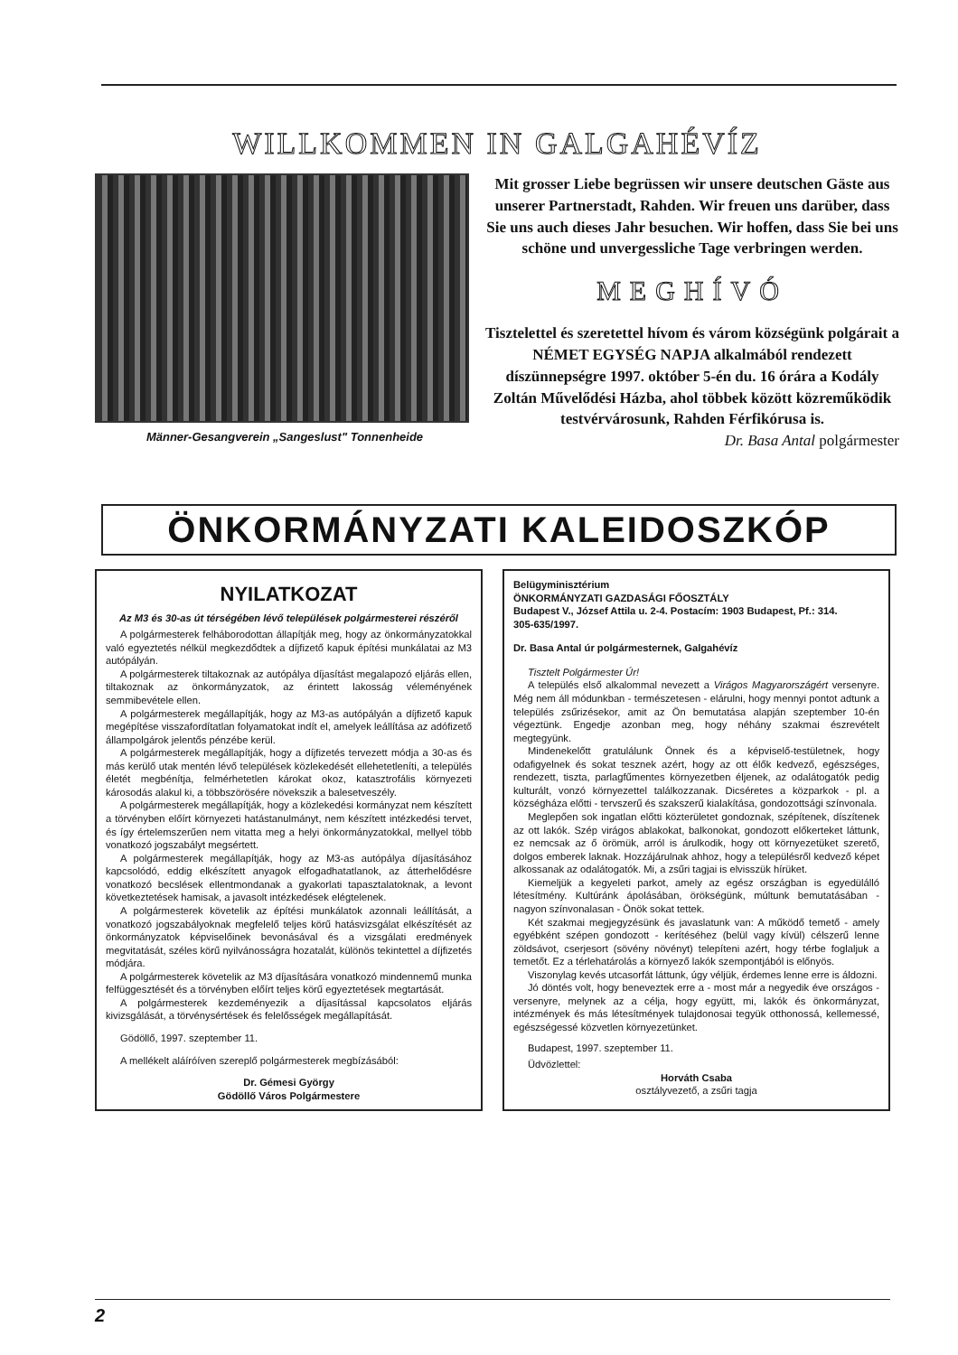WILLKOMMEN IN GALGAHÉVÍZ
Männer-Gesangverein „Sangeslust" Tonnenheide
Mit grosser Liebe begrüssen wir unsere deutschen Gäste aus unserer Partnerstadt, Rahden. Wir freuen uns darüber, dass Sie uns auch dieses Jahr besuchen. Wir hoffen, dass Sie bei uns schöne und unvergessliche Tage verbringen werden.
MEGHÍVÓ
Tisztelettel és szeretettel hívom és várom községünk polgárait a NÉMET EGYSÉG NAPJA alkalmából rendezett díszünnepségre 1997. október 5-én du. 16 órára a Kodály Zoltán Művelődési Házba, ahol többek között közreműködik testvérvárosunk, Rahden Férfikórusa is.
Dr. Basa Antal polgármester
ÖNKORMÁNYZATI KALEIDOSZKÓP
NYILATKOZAT
Az M3 és 30-as út térségében lévő települések polgármesterei részéről
A polgármesterek felháborodottan állapítják meg, hogy az önkormányzatokkal való egyeztetés nélkül megkezdődtek a díjfizető kapuk építési munkálatai az M3 autópályán.
A polgármesterek tiltakoznak az autópálya díjasítást megalapozó eljárás ellen, tiltakoznak az önkormányzatok, az érintett lakosság véleményének semmibevétele ellen.
A polgármesterek megállapítják, hogy az M3-as autópályán a díjfizető kapuk megépítése visszafordítatlan folyamatokat indít el, amelyek leállítása az adófizető állampolgárok jelentős pénzébe kerül.
A polgármesterek megállapítják, hogy a díjfizetés tervezett módja a 30-as és más kerülő utak mentén lévő települések közlekedését ellehetetleníti, a település életét megbénítja, felmérhetetlen károkat okoz, katasztrofális környezeti károsodás alakul ki, a többszörösére növekszik a balesetveszély.
A polgármesterek megállapítják, hogy a közlekedési kormányzat nem készített a törvényben előírt környezeti hatástanulmányt, nem készített intézkedési tervet, és így értelemszerűen nem vitatta meg a helyi önkormányzatokkal, mellyel több vonatkozó jogszabályt megsértett.
A polgármesterek megállapítják, hogy az M3-as autópálya díjasításához kapcsolódó, eddig elkészített anyagok elfogadhatatlanok, az átterhelődésre vonatkozó becslések ellentmondanak a gyakorlati tapasztalatoknak, a levont következtetések hamisak, a javasolt intézkedések elégtelenek.
A polgármesterek követelik az építési munkálatok azonnali leállítását, a vonatkozó jogszabályoknak megfelelő teljes körű hatásvizsgálat elkészítését az önkormányzatok képviselőinek bevonásával és a vizsgálati eredmények megvitatását, széles körű nyilvánosságra hozatalát, különös tekintettel a díjfizetés módjára.
A polgármesterek követelik az M3 díjasítására vonatkozó mindennemű munka felfüggesztését és a törvényben előírt teljes körű egyeztetések megtartását.
A polgármesterek kezdeményezik a díjasítással kapcsolatos eljárás kivizsgálását, a törvénysértések és felelősségek megállapítását.
Gödöllő, 1997. szeptember 11.
A mellékelt aláíróíven szereplő polgármesterek megbízásából:
Dr. Gémesi György
Gödöllő Város Polgármestere
Belügyminisztérium
ÖNKORMÁNYZATI GAZDASÁGI FŐOSZTÁLY
Budapest V., József Attila u. 2-4. Postacím: 1903 Budapest, Pf.: 314.
305-635/1997.
Dr. Basa Antal úr polgármesternek, Galgahévíz
Tisztelt Polgármester Úr!
A település első alkalommal nevezett a Virágos Magyarországért versenyre. Még nem áll módunkban - természetesen - elárulni, hogy mennyi pontot adtunk a település zsűrizésekor, amit az Ön bemutatása alapján szeptember 10-én végeztünk. Engedje azonban meg, hogy néhány szakmai észrevételt megtegyünk.
Mindenekelőtt gratulálunk Önnek és a képviselő-testületnek, hogy odafigyelnek és sokat tesznek azért, hogy az ott élők kedvező, egészséges, rendezett, tiszta, parlagfűmentes környezetben éljenek, az odalátogatók pedig kulturált, vonzó környezettel találkozzanak. Dicséretes a közparkok - pl. a községháza előtti - tervszerű és szakszerű kialakítása, gondozottsági színvonala.
Meglepően sok ingatlan előtti közterületet gondoznak, szépítenek, díszítenek az ott lakók. Szép virágos ablakokat, balkonokat, gondozott előkerteket láttunk, ez nemcsak az ő örömük, arról is árulkodik, hogy ott környezetüket szerető, dolgos emberek laknak. Hozzájárulnak ahhoz, hogy a településről kedvező képet alkossanak az odalátogatók. Mi, a zsűri tagjai is elvisszük hírüket.
Kiemeljük a kegyeleti parkot, amely az egész országban is egyedülálló létesítmény. Kultúránk ápolásában, örökségünk, múltunk bemutatásában - nagyon színvonalasan - Önök sokat tettek.
Két szakmai megjegyzésünk és javaslatunk van: A működő temető - amely egyébként szépen gondozott - kerítéséhez (belül vagy kívül) célszerű lenne zöldsávot, cserjesort (sövény növényt) telepíteni azért, hogy térbe foglaljuk a temetőt. Ez a térlehatárolás a környező lakók szempontjából is előnyös.
Viszonylag kevés utcasorfát láttunk, úgy véljük, érdemes lenne erre is áldozni.
Jó döntés volt, hogy beneveztek erre a - most már a negyedik éve országos - versenyre, melynek az a célja, hogy együtt, mi, lakók és önkormányzat, intézmények és más létesítmények tulajdonosai tegyük otthonossá, kellemessé, egészségessé közvetlen környezetünket.
Budapest, 1997. szeptember 11.
Üdvözlettel:
Horváth Csaba
osztályvezető, a zsűri tagja
2